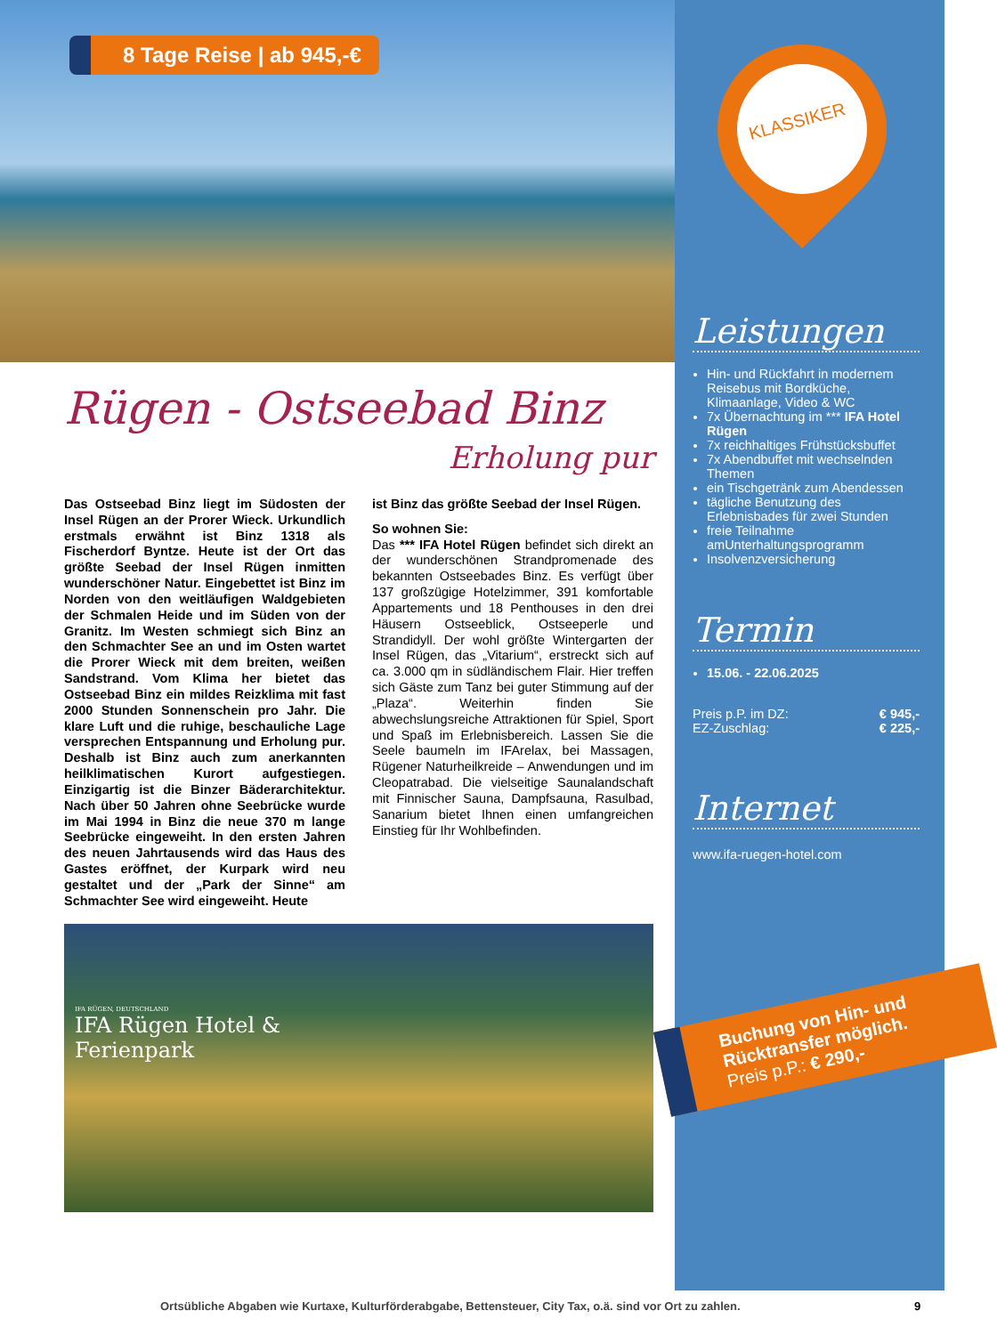8 Tage Reise | ab 945,-€
KLASSIKER
Rügen - Ostseebad Binz
Erholung pur
Das Ostseebad Binz liegt im Südosten der Insel Rügen an der Prorer Wieck. Urkundlich erstmals erwähnt ist Binz 1318 als Fischerdorf Byntze. Heute ist der Ort das größte Seebad der Insel Rügen inmitten wunderschöner Natur. Eingebettet ist Binz im Norden von den weitläufigen Waldgebieten der Schmalen Heide und im Süden von der Granitz. Im Westen schmiegt sich Binz an den Schmachter See an und im Osten wartet die Prorer Wieck mit dem breiten, weißen Sandstrand. Vom Klima her bietet das Ostseebad Binz ein mildes Reizklima mit fast 2000 Stunden Sonnenschein pro Jahr. Die klare Luft und die ruhige, beschauliche Lage versprechen Entspannung und Erholung pur. Deshalb ist Binz auch zum anerkannten heilklimatischen Kurort aufgestiegen. Einzigartig ist die Binzer Bäderarchitektur. Nach über 50 Jahren ohne Seebrücke wurde im Mai 1994 in Binz die neue 370 m lange Seebrücke eingeweiht. In den ersten Jahren des neuen Jahrtausends wird das Haus des Gastes eröffnet, der Kurpark wird neu gestaltet und der „Park der Sinne“ am Schmachter See wird eingeweiht. Heute
ist Binz das größte Seebad der Insel Rügen.
So wohnen Sie:
Das *** IFA Hotel Rügen befindet sich direkt an der wunderschönen Strandpromenade des bekannten Ostseebades Binz. Es verfügt über 137 großzügige Hotelzimmer, 391 komfortable Appartements und 18 Penthouses in den drei Häusern Ostseeblick, Ostseeperle und Strandidyll. Der wohl größte Wintergarten der Insel Rügen, das „Vitarium“, erstreckt sich auf ca. 3.000 qm in südländischem Flair. Hier treffen sich Gäste zum Tanz bei guter Stimmung auf der „Plaza“. Weiterhin finden Sie abwechslungsreiche Attraktionen für Spiel, Sport und Spaß im Erlebnisbereich. Lassen Sie die Seele baumeln im IFArelax, bei Massagen, Rügener Naturheilkreide – Anwendungen und im Cleopatrabad. Die vielseitige Saunalandschaft mit Finnischer Sauna, Dampfsauna, Rasulbad, Sanarium bietet Ihnen einen umfangreichen Einstieg für Ihr Wohlbefinden.
Leistungen
Hin- und Rückfahrt in modernem Reisebus mit Bordküche, Klimaanlage, Video & WC
7x Übernachtung im *** IFA Hotel Rügen
7x reichhaltiges Frühstücksbuffet
7x Abendbuffet mit wechselnden Themen
ein Tischgetränk zum Abendessen
tägliche Benutzung des Erlebnisbades für zwei Stunden
freie Teilnahme amUnterhaltungsprogramm
Insolvenzversicherung
Termin
15.06. - 22.06.2025
Preis p.P. im DZ: € 945,-
EZ-Zuschlag: € 225,-
Internet
www.ifa-ruegen-hotel.com
IFA RÜGEN, DEUTSCHLAND
IFA Rügen Hotel &
Ferienpark
Buchung von Hin- und Rücktransfer möglich.
Preis p.P.: € 290,-
Ortsübliche Abgaben wie Kurtaxe, Kulturförderabgabe, Bettensteuer, City Tax, o.ä. sind vor Ort zu zahlen.
9